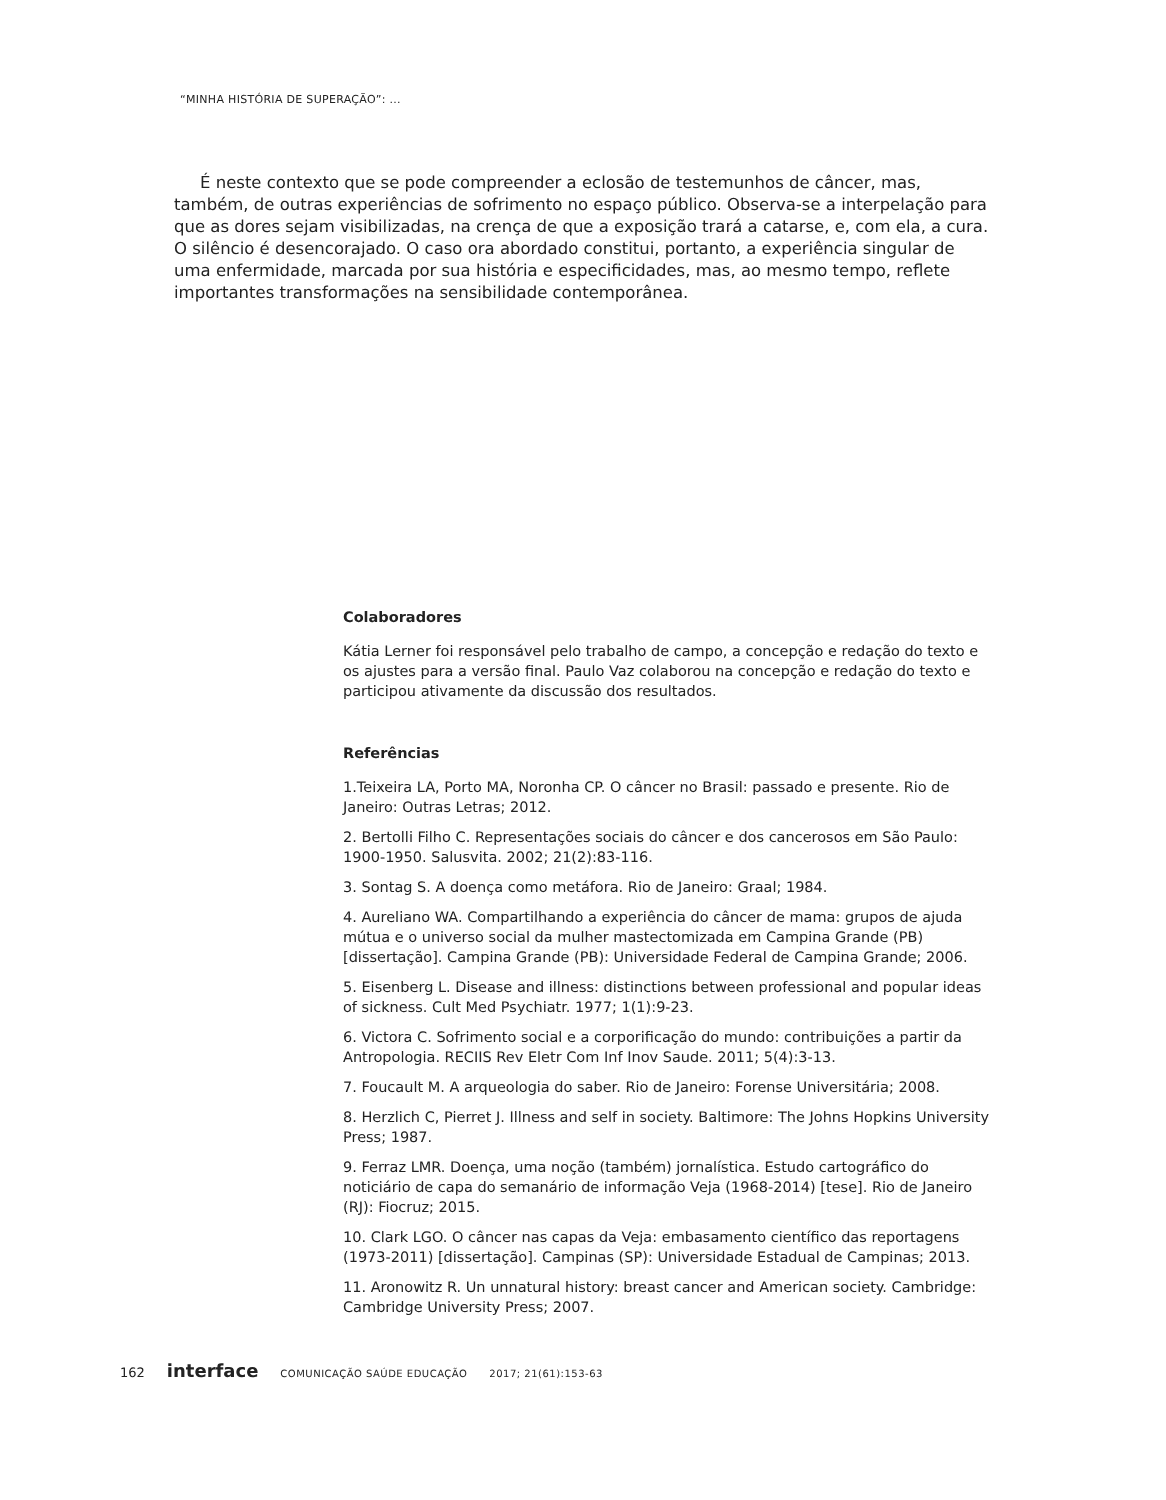“MINHA HISTÓRIA DE SUPERAÇÃO”: ...
É neste contexto que se pode compreender a eclosão de testemunhos de câncer, mas, também, de outras experiências de sofrimento no espaço público. Observa-se a interpelação para que as dores sejam visibilizadas, na crença de que a exposição trará a catarse, e, com ela, a cura. O silêncio é desencorajado. O caso ora abordado constitui, portanto, a experiência singular de uma enfermidade, marcada por sua história e especificidades, mas, ao mesmo tempo, reflete importantes transformações na sensibilidade contemporânea.
Colaboradores
Kátia Lerner foi responsável pelo trabalho de campo, a concepção e redação do texto e os ajustes para a versão final. Paulo Vaz colaborou na concepção e redação do texto e participou ativamente da discussão dos resultados.
Referências
1.Teixeira LA, Porto MA, Noronha CP. O câncer no Brasil: passado e presente. Rio de Janeiro: Outras Letras; 2012.
2. Bertolli Filho C. Representações sociais do câncer e dos cancerosos em São Paulo: 1900-1950. Salusvita. 2002; 21(2):83-116.
3. Sontag S. A doença como metáfora. Rio de Janeiro: Graal; 1984.
4. Aureliano WA. Compartilhando a experiência do câncer de mama: grupos de ajuda mútua e o universo social da mulher mastectomizada em Campina Grande (PB) [dissertação]. Campina Grande (PB): Universidade Federal de Campina Grande; 2006.
5. Eisenberg L. Disease and illness: distinctions between professional and popular ideas of sickness. Cult Med Psychiatr. 1977; 1(1):9-23.
6. Victora C. Sofrimento social e a corporificação do mundo: contribuições a partir da Antropologia. RECIIS Rev Eletr Com Inf Inov Saude. 2011; 5(4):3-13.
7. Foucault M. A arqueologia do saber. Rio de Janeiro: Forense Universitária; 2008.
8. Herzlich C, Pierret J. Illness and self in society. Baltimore: The Johns Hopkins University Press; 1987.
9. Ferraz LMR. Doença, uma noção (também) jornalística. Estudo cartográfico do noticiário de capa do semanário de informação Veja (1968-2014) [tese]. Rio de Janeiro (RJ): Fiocruz; 2015.
10. Clark LGO. O câncer nas capas da Veja: embasamento científico das reportagens (1973-2011) [dissertação]. Campinas (SP): Universidade Estadual de Campinas; 2013.
11. Aronowitz R. Un unnatural history: breast cancer and American society. Cambridge: Cambridge University Press; 2007.
162 interface COMUNICAÇÃO SAÚDE EDUCAÇÃO 2017; 21(61):153-63